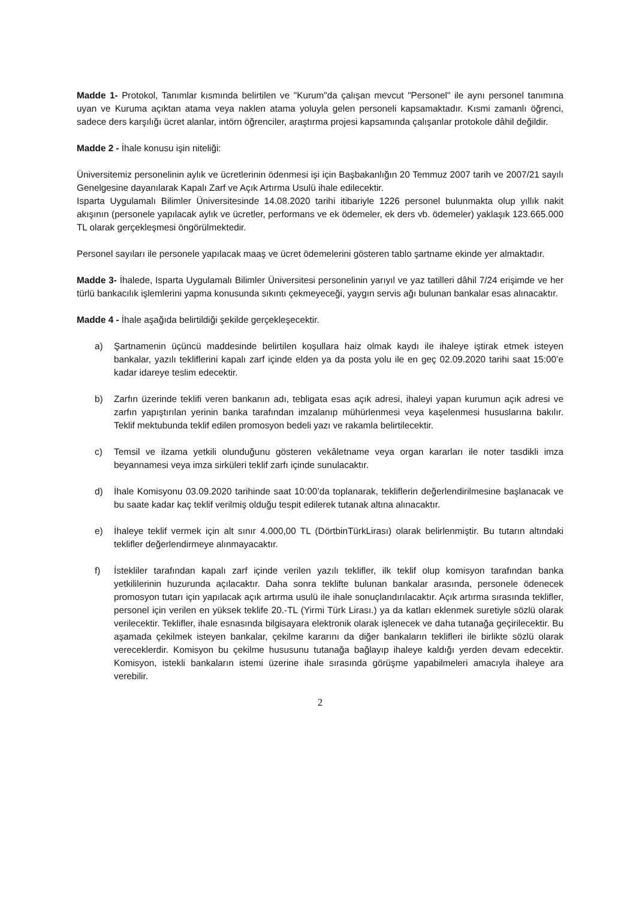Madde 1- Protokol, Tanımlar kısmında belirtilen ve "Kurum"da çalışan mevcut "Personel" ile aynı personel tanımına uyan ve Kuruma açıktan atama veya naklen atama yoluyla gelen personeli kapsamaktadır. Kısmi zamanlı öğrenci, sadece ders karşılığı ücret alanlar, intörn öğrenciler, araştırma projesi kapsamında çalışanlar protokole dâhil değildir.
Madde 2 - İhale konusu işin niteliği:
Üniversitemiz personelinin aylık ve ücretlerinin ödenmesi işi için Başbakanlığın 20 Temmuz 2007 tarih ve 2007/21 sayılı Genelgesine dayanılarak Kapalı Zarf ve Açık Artırma Usulü ihale edilecektir.
Isparta Uygulamalı Bilimler Üniversitesinde 14.08.2020 tarihi itibariyle 1226 personel bulunmakta olup yıllık nakit akışının (personele yapılacak aylık ve ücretler, performans ve ek ödemeler, ek ders vb. ödemeler) yaklaşık 123.665.000 TL olarak gerçekleşmesi öngörülmektedir.
Personel sayıları ile personele yapılacak maaş ve ücret ödemelerini gösteren tablo şartname ekinde yer almaktadır.
Madde 3- İhalede, Isparta Uygulamalı Bilimler Üniversitesi personelinin yarıyıl ve yaz tatilleri dâhil 7/24 erişimde ve her türlü bankacılık işlemlerini yapma konusunda sıkıntı çekmeyeceği, yaygın servis ağı bulunan bankalar esas alınacaktır.
Madde 4 - İhale aşağıda belirtildiği şekilde gerçekleşecektir.
a) Şartnamenin üçüncü maddesinde belirtilen koşullara haiz olmak kaydı ile ihaleye iştirak etmek isteyen bankalar, yazılı tekliflerini kapalı zarf içinde elden ya da posta yolu ile en geç 02.09.2020 tarihi saat 15:00’e kadar idareye teslim edecektir.
b) Zarfın üzerinde teklifi veren bankanın adı, tebligata esas açık adresi, ihaleyi yapan kurumun açık adresi ve zarfın yapıştırılan yerinin banka tarafından imzalanıp mühürlenmesi veya kaşelenmesi hususlarına bakılır. Teklif mektubunda teklif edilen promosyon bedeli yazı ve rakamla belirtilecektir.
c) Temsil ve ilzama yetkili olunduğunu gösteren vekâletname veya organ kararları ile noter tasdikli imza beyannamesi veya imza sirküleri teklif zarfı içinde sunulacaktır.
d) İhale Komisyonu 03.09.2020 tarihinde saat 10:00’da toplanarak, tekliflerin değerlendirilmesine başlanacak ve bu saate kadar kaç teklif verilmiş olduğu tespit edilerek tutanak altına alınacaktır.
e) İhaleye teklif vermek için alt sınır 4.000,00 TL (DörtbinTürkLirası) olarak belirlenmiştir. Bu tutarın altındaki teklifler değerlendirmeye alınmayacaktır.
f) İstekliler tarafından kapalı zarf içinde verilen yazılı teklifler, ilk teklif olup komisyon tarafından banka yetkililerinin huzurunda açılacaktır. Daha sonra teklifte bulunan bankalar arasında, personele ödenecek promosyon tutarı için yapılacak açık artırma usulü ile ihale sonuçlandırılacaktır. Açık artırma sırasında teklifler, personel için verilen en yüksek teklife 20.-TL (Yirmi Türk Lirası.) ya da katları eklenmek suretiyle sözlü olarak verilecektir. Teklifler, ihale esnasında bilgisayara elektronik olarak işlenecek ve daha tutanağa geçirilecektir. Bu aşamada çekilmek isteyen bankalar, çekilme kararını da diğer bankaların teklifleri ile birlikte sözlü olarak vereceklerdir. Komisyon bu çekilme hususunu tutanağa bağlayıp ihaleye kaldığı yerden devam edecektir. Komisyon, istekli bankaların istemi üzerine ihale sırasında görüşme yapabilmeleri amacıyla ihaleye ara verebilir.
2